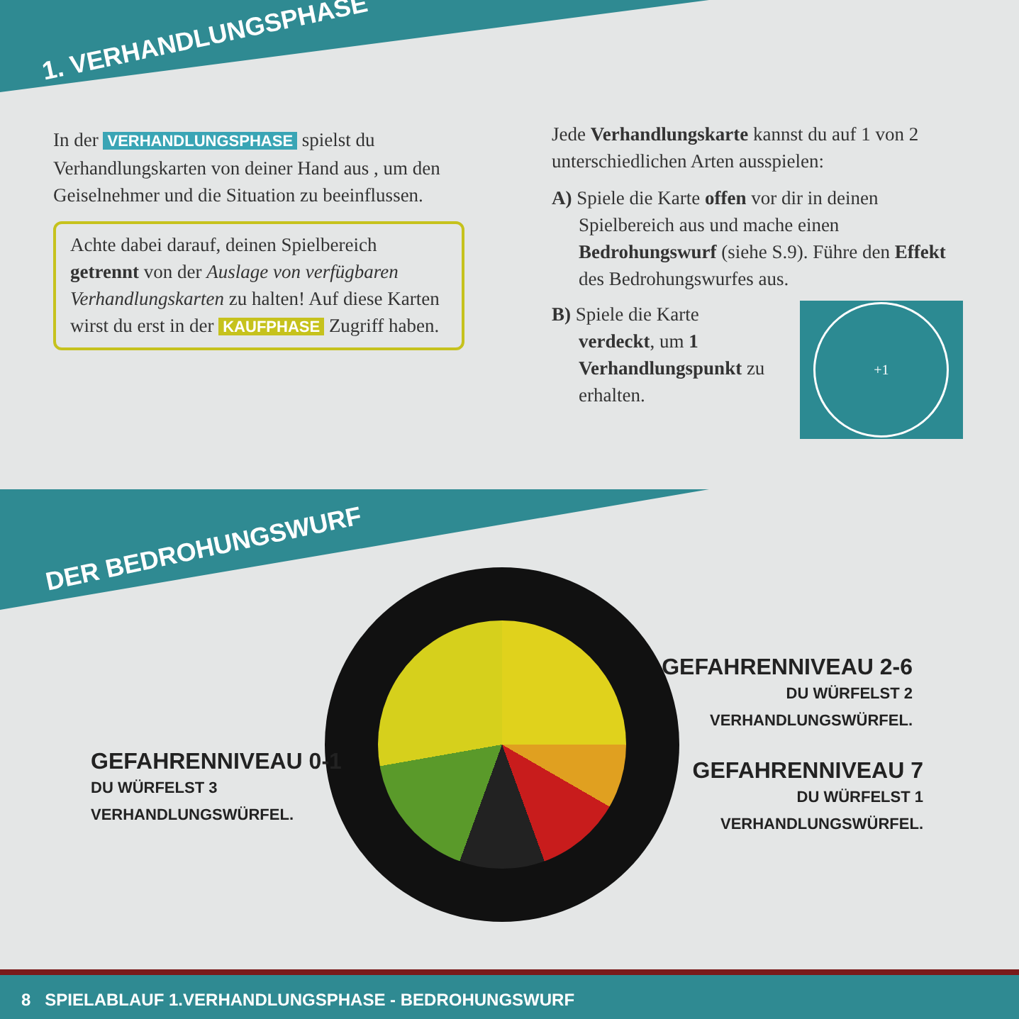1. VERHANDLUNGSPHASE
In der VERHANDLUNGSPHASE spielst du Verhandlungskarten von deiner Hand aus , um den Geiselnehmer und die Situation zu beeinflussen.
Achte dabei darauf, deinen Spielbereich getrennt von der Auslage von verfügbaren Verhandlungskarten zu halten! Auf diese Karten wirst du erst in der KAUFPHASE Zugriff haben.
Jede Verhandlungskarte kannst du auf 1 von 2 unterschiedlichen Arten ausspielen:
A) Spiele die Karte offen vor dir in deinen Spielbereich aus und mache einen Bedrohungswurf (siehe S.9). Führe den Effekt des Bedrohungswurfes aus.
B) Spiele die Karte verdeckt, um 1 Verhandlungspunkt zu erhalten.
+1
DER BEDROHUNGSWURF
GEFAHRENNIVEAU 0-1
DU WÜRFELST 3
VERHANDLUNGSWÜRFEL.
GEFAHRENNIVEAU 2-6
DU WÜRFELST 2
VERHANDLUNGSWÜRFEL.
GEFAHRENNIVEAU 7
DU WÜRFELST 1
VERHANDLUNGSWÜRFEL.
8 SPIELABLAUF 1.VERHANDLUNGSPHASE - BEDROHUNGSWURF